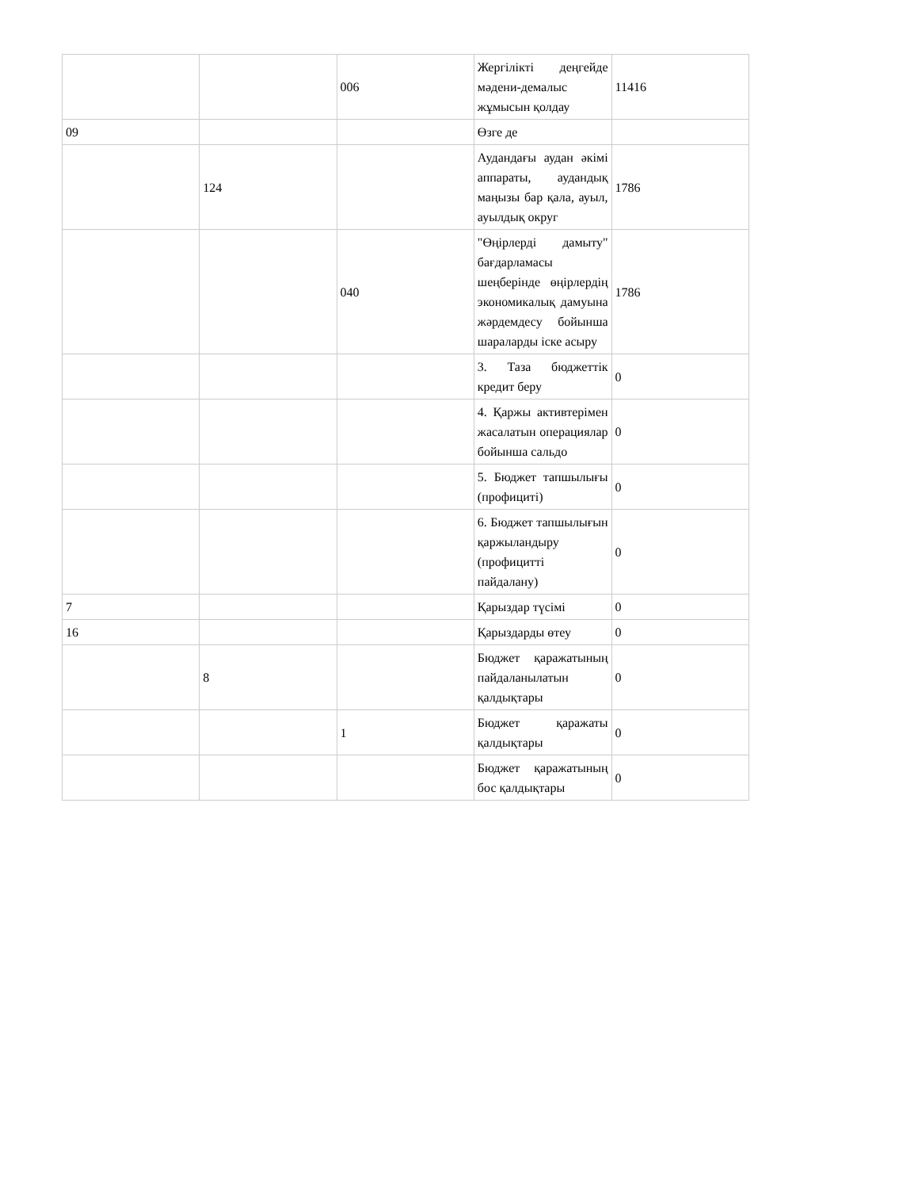| | | 006 | Жергілікті деңгейде мәдени-демалыс жұмысын қолдау | 11416 |
| 09 | | | Өзге де | |
| | 124 | | Аудандағы аудан әкімі аппараты, аудандық маңызы бар қала, ауыл, ауылдық округ | 1786 |
| | | 040 | "Өңірлерді дамыту" бағдарламасы шеңберінде өңірлердің экономикалық дамуына жәрдемдесу бойынша шараларды іске асыру | 1786 |
| | | | 3. Таза бюджеттік кредит беру | 0 |
| | | | 4. Қаржы активтерімен жасалатын операциялар бойынша сальдо | 0 |
| | | | 5. Бюджет тапшылығы (профициті) | 0 |
| | | | 6. Бюджет тапшылығын қаржыландыру (профицитті пайдалану) | 0 |
| 7 | | | Қарыздар түсімі | 0 |
| 16 | | | Қарыздарды өтеу | 0 |
| | 8 | | Бюджет қаражатының пайдаланылатын қалдықтары | 0 |
| | | 1 | Бюджет қаражаты қалдықтары | 0 |
| | | | Бюджет қаражатының бос қалдықтары | 0 |